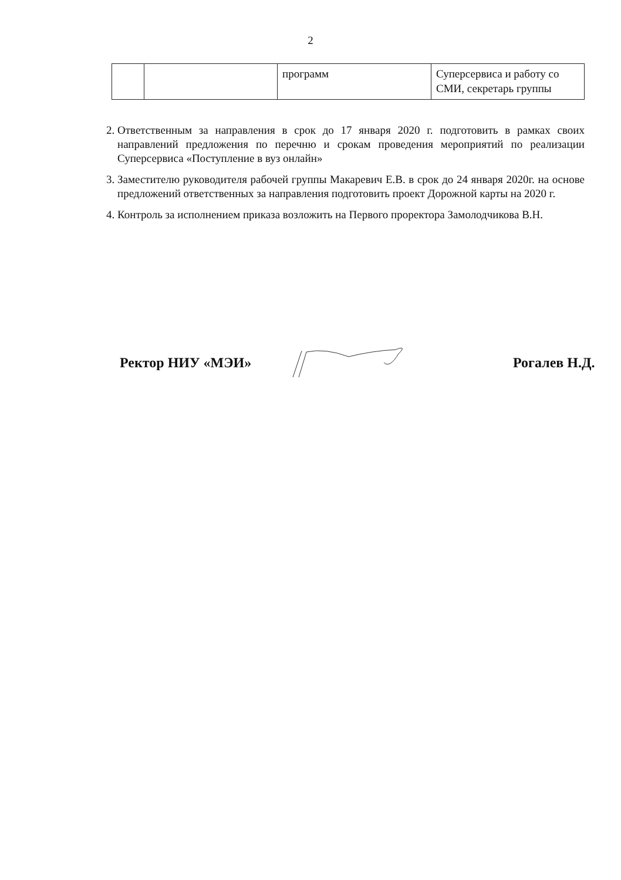2
| | | программ | Суперсервиса и работу со СМИ, секретарь группы |
2. Ответственным за направления в срок до 17 января 2020 г. подготовить в рамках своих направлений предложения по перечню и срокам проведения мероприятий по реализации Суперсервиса «Поступление в вуз онлайн»
3. Заместителю руководителя рабочей группы Макаревич Е.В. в срок до 24 января 2020г. на основе предложений ответственных за направления подготовить проект Дорожной карты на 2020 г.
4. Контроль за исполнением приказа возложить на Первого проректора Замолодчикова В.Н.
Ректор НИУ «МЭИ» Рогалев Н.Д.